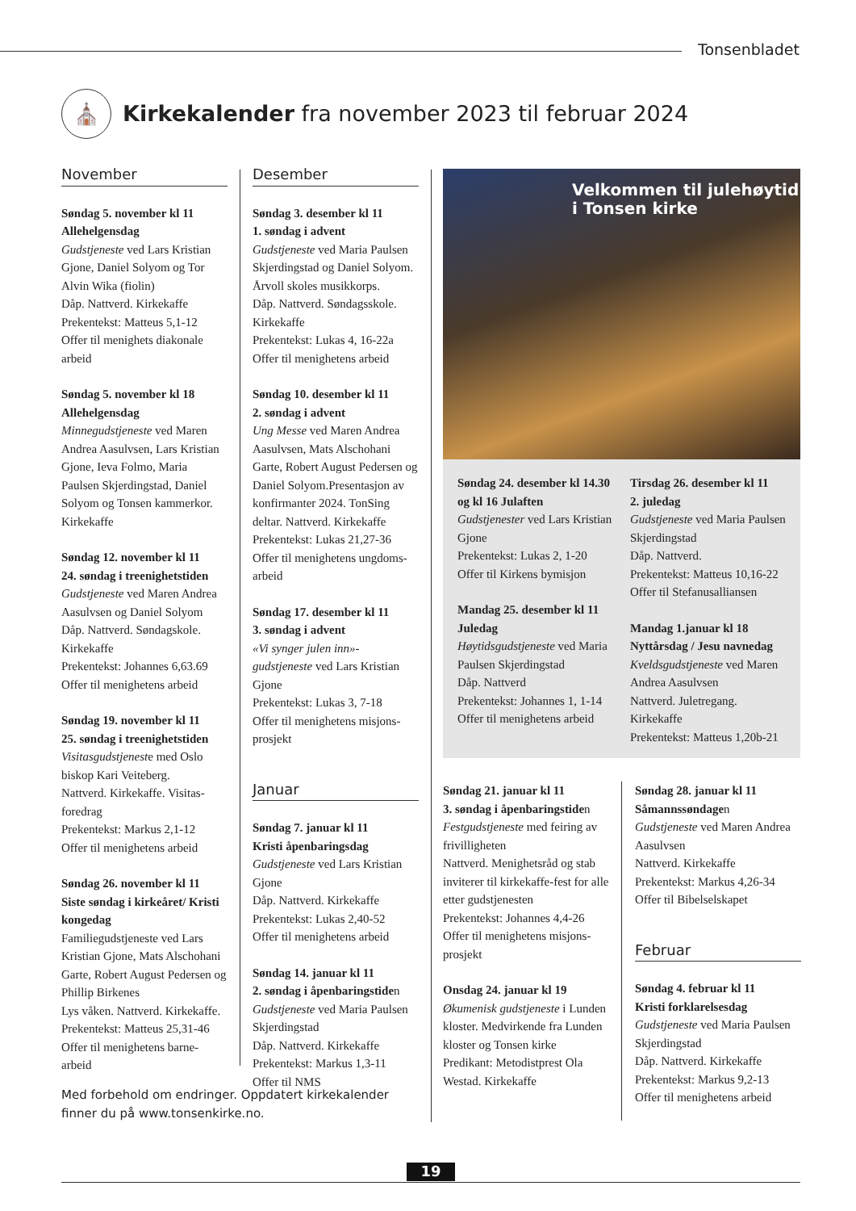Tonsenbladet
⛪
Kirkekalender fra november 2023 til februar 2024
November
Søndag 5. november kl 11
Allehelgensdag
Gudstjeneste ved Lars Kristian Gjone, Daniel Solyom og Tor Alvin Wika (fiolin)
Dåp. Nattverd. Kirkekaffe
Prekentekst: Matteus 5,1-12
Offer til menighets diakonale arbeid
Søndag 5. november kl 18
Allehelgensdag
Minnegudstjeneste ved Maren Andrea Aasulvsen, Lars Kristian Gjone, Ieva Folmo, Maria Paulsen Skjerdingstad, Daniel Solyom og Tonsen kammerkor. Kirkekaffe
Søndag 12. november kl 11
24. søndag i treenighetstiden
Gudstjeneste ved Maren Andrea Aasulvsen og Daniel Solyom
Dåp. Nattverd. Søndagskole. Kirkekaffe
Prekentekst: Johannes 6,63.69
Offer til menighetens arbeid
Søndag 19. november kl 11
25. søndag i treenighetstiden
Visitasgudstjeneste med Oslo biskop Kari Veiteberg.
Nattverd. Kirkekaffe. Visitas-foredrag
Prekentekst: Markus 2,1-12
Offer til menighetens arbeid
Søndag 26. november kl 11
Siste søndag i kirkeåret/ Kristi kongedag
Familiegudstjeneste ved Lars Kristian Gjone, Mats Alschohani Garte, Robert August Pedersen og Phillip Birkenes
Lys våken. Nattverd. Kirkekaffe.
Prekentekst: Matteus 25,31-46
Offer til menighetens barne-arbeid
Desember
Søndag 3. desember kl 11
1. søndag i advent
Gudstjeneste ved Maria Paulsen Skjerdingstad og Daniel Solyom. Årvoll skoles musikkorps.
Dåp. Nattverd. Søndagsskole. Kirkekaffe
Prekentekst: Lukas 4, 16-22a
Offer til menighetens arbeid
Søndag 10. desember kl 11
2. søndag i advent
Ung Messe ved Maren Andrea Aasulvsen, Mats Alschohani Garte, Robert August Pedersen og Daniel Solyom.Presentasjon av konfirmanter 2024. TonSing deltar. Nattverd. Kirkekaffe
Prekentekst: Lukas 21,27-36
Offer til menighetens ungdoms-arbeid
Søndag 17. desember kl 11
3. søndag i advent
«Vi synger julen inn»-gudstjeneste ved Lars Kristian Gjone
Prekentekst: Lukas 3, 7-18
Offer til menighetens misjons-prosjekt
Januar
Søndag 7. januar kl 11
Kristi åpenbaringsdag
Gudstjeneste ved Lars Kristian Gjone
Dåp. Nattverd. Kirkekaffe
Prekentekst: Lukas 2,40-52
Offer til menighetens arbeid
Søndag 14. januar kl 11
2. søndag i åpenbaringstiden
Gudstjeneste ved Maria Paulsen Skjerdingstad
Dåp. Nattverd. Kirkekaffe
Prekentekst: Markus 1,3-11
Offer til NMS
Velkommen til julehøytid
i Tonsen kirke
Søndag 24. desember kl 14.30 og kl 16 Julaften
Gudstjenester ved Lars Kristian Gjone
Prekentekst: Lukas 2, 1-20
Offer til Kirkens bymisjon
Mandag 25. desember kl 11
Juledag
Høytidsgudstjeneste ved Maria Paulsen Skjerdingstad
Dåp. Nattverd
Prekentekst: Johannes 1, 1-14
Offer til menighetens arbeid
Tirsdag 26. desember kl 11
2. juledag
Gudstjeneste ved Maria Paulsen Skjerdingstad
Dåp. Nattverd.
Prekentekst: Matteus 10,16-22
Offer til Stefanusalliansen
Mandag 1.januar kl 18
Nyttårsdag / Jesu navnedag
Kveldsgudstjeneste ved Maren Andrea Aasulvsen
Nattverd. Juletregang. Kirkekaffe
Prekentekst: Matteus 1,20b-21
Søndag 21. januar kl 11
3. søndag i åpenbaringstiden
Festgudstjeneste med feiring av frivilligheten
Nattverd. Menighetsråd og stab inviterer til kirkekaffe-fest for alle etter gudstjenesten
Prekentekst: Johannes 4,4-26
Offer til menighetens misjons-prosjekt
Onsdag 24. januar kl 19
Økumenisk gudstjeneste i Lunden kloster. Medvirkende fra Lunden kloster og Tonsen kirke
Predikant: Metodistprest Ola Westad. Kirkekaffe
Søndag 28. januar kl 11
Såmannssøndagen
Gudstjeneste ved Maren Andrea Aasulvsen
Nattverd. Kirkekaffe
Prekentekst: Markus 4,26-34
Offer til Bibelselskapet
Februar
Søndag 4. februar kl 11
Kristi forklarelsesdag
Gudstjeneste ved Maria Paulsen Skjerdingstad
Dåp. Nattverd. Kirkekaffe
Prekentekst: Markus 9,2-13
Offer til menighetens arbeid
Med forbehold om endringer. Oppdatert kirkekalender finner du på www.tonsenkirke.no.
19